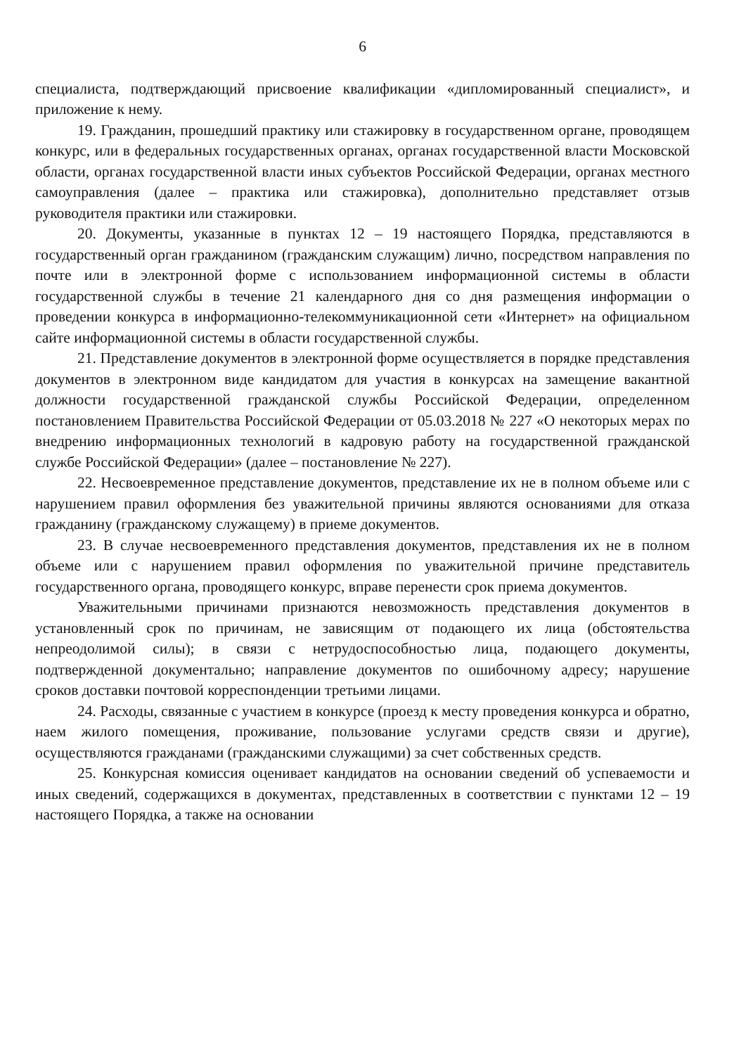6
специалиста, подтверждающий присвоение квалификации «дипломированный специалист», и приложение к нему.
19. Гражданин, прошедший практику или стажировку в государственном органе, проводящем конкурс, или в федеральных государственных органах, органах государственной власти Московской области, органах государственной власти иных субъектов Российской Федерации, органах местного самоуправления (далее – практика или стажировка), дополнительно представляет отзыв руководителя практики или стажировки.
20. Документы, указанные в пунктах 12 – 19 настоящего Порядка, представляются в государственный орган гражданином (гражданским служащим) лично, посредством направления по почте или в электронной форме с использованием информационной системы в области государственной службы в течение 21 календарного дня со дня размещения информации о проведении конкурса в информационно-телекоммуникационной сети «Интернет» на официальном сайте информационной системы в области государственной службы.
21. Представление документов в электронной форме осуществляется в порядке представления документов в электронном виде кандидатом для участия в конкурсах на замещение вакантной должности государственной гражданской службы Российской Федерации, определенном постановлением Правительства Российской Федерации от 05.03.2018 № 227 «О некоторых мерах по внедрению информационных технологий в кадровую работу на государственной гражданской службе Российской Федерации» (далее – постановление № 227).
22. Несвоевременное представление документов, представление их не в полном объеме или с нарушением правил оформления без уважительной причины являются основаниями для отказа гражданину (гражданскому служащему) в приеме документов.
23. В случае несвоевременного представления документов, представления их не в полном объеме или с нарушением правил оформления по уважительной причине представитель государственного органа, проводящего конкурс, вправе перенести срок приема документов.
Уважительными причинами признаются невозможность представления документов в установленный срок по причинам, не зависящим от подающего их лица (обстоятельства непреодолимой силы); в связи с нетрудоспособностью лица, подающего документы, подтвержденной документально; направление документов по ошибочному адресу; нарушение сроков доставки почтовой корреспонденции третьими лицами.
24. Расходы, связанные с участием в конкурсе (проезд к месту проведения конкурса и обратно, наем жилого помещения, проживание, пользование услугами средств связи и другие), осуществляются гражданами (гражданскими служащими) за счет собственных средств.
25. Конкурсная комиссия оценивает кандидатов на основании сведений об успеваемости и иных сведений, содержащихся в документах, представленных в соответствии с пунктами 12 – 19 настоящего Порядка, а также на основании